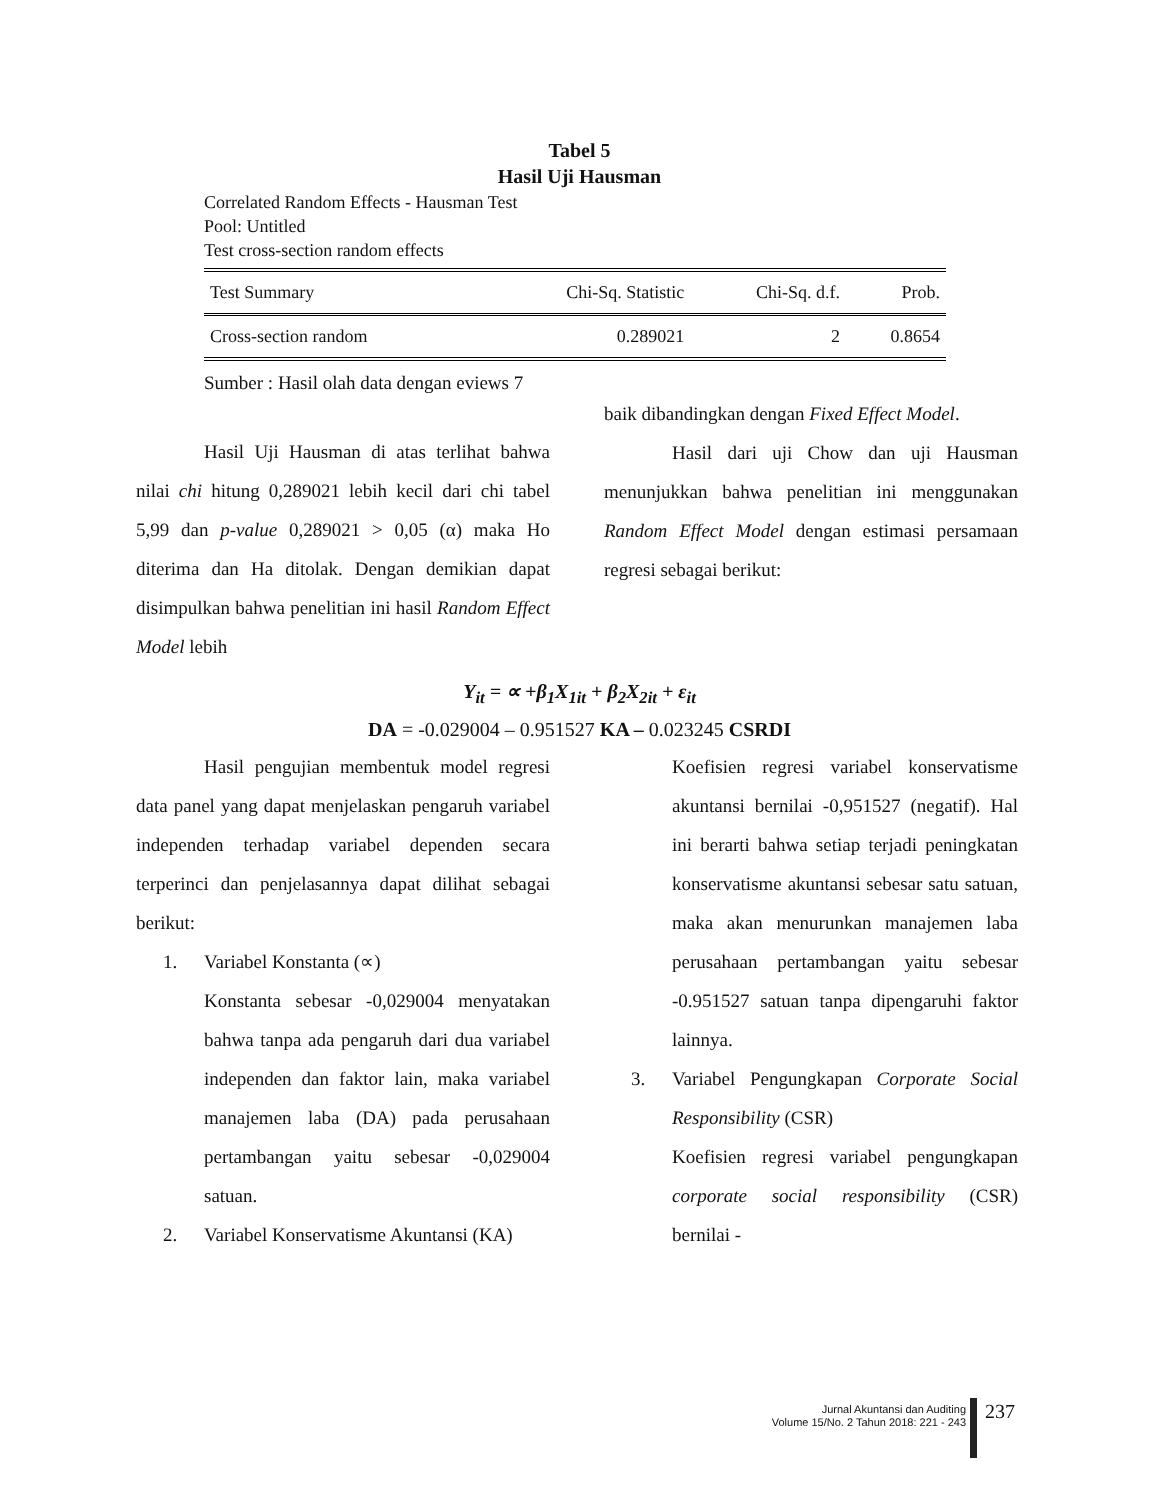Tabel 5
Hasil Uji Hausman
Correlated Random Effects - Hausman Test
Pool: Untitled
Test cross-section random effects
| Test Summary | Chi-Sq. Statistic | Chi-Sq. d.f. | Prob. |
| --- | --- | --- | --- |
| Cross-section random | 0.289021 | 2 | 0.8654 |
Sumber : Hasil olah data dengan eviews 7
Hasil Uji Hausman di atas terlihat bahwa nilai chi hitung 0,289021 lebih kecil dari chi tabel 5,99 dan p-value 0,289021 > 0,05 (α) maka Ho diterima dan Ha ditolak. Dengan demikian dapat disimpulkan bahwa penelitian ini hasil Random Effect Model lebih
baik dibandingkan dengan Fixed Effect Model.
Hasil dari uji Chow dan uji Hausman menunjukkan bahwa penelitian ini menggunakan Random Effect Model dengan estimasi persamaan regresi sebagai berikut:
Y<sub>it</sub> = ∝ +β<sub>1</sub>X<sub>1it</sub> + β<sub>2</sub>X<sub>2it</sub> + ε<sub>it</sub>
DA = -0.029004 – 0.951527 KA – 0.023245 CSRDI
Hasil pengujian membentuk model regresi data panel yang dapat menjelaskan pengaruh variabel independen terhadap variabel dependen secara terperinci dan penjelasannya dapat dilihat sebagai berikut:
1. Variabel Konstanta (∝)
Konstanta sebesar -0,029004 menyatakan bahwa tanpa ada pengaruh dari dua variabel independen dan faktor lain, maka variabel manajemen laba (DA) pada perusahaan pertambangan yaitu sebesar -0,029004 satuan.
2. Variabel Konservatisme Akuntansi (KA)
Koefisien regresi variabel konservatisme akuntansi bernilai -0,951527 (negatif). Hal ini berarti bahwa setiap terjadi peningkatan konservatisme akuntansi sebesar satu satuan, maka akan menurunkan manajemen laba perusahaan pertambangan yaitu sebesar -0.951527 satuan tanpa dipengaruhi faktor lainnya.
3. Variabel Pengungkapan Corporate Social Responsibility (CSR)
Koefisien regresi variabel pengungkapan corporate social responsibility (CSR) bernilai -
Jurnal Akuntansi dan Auditing
Volume 15/No. 2 Tahun 2018: 221 - 243
237